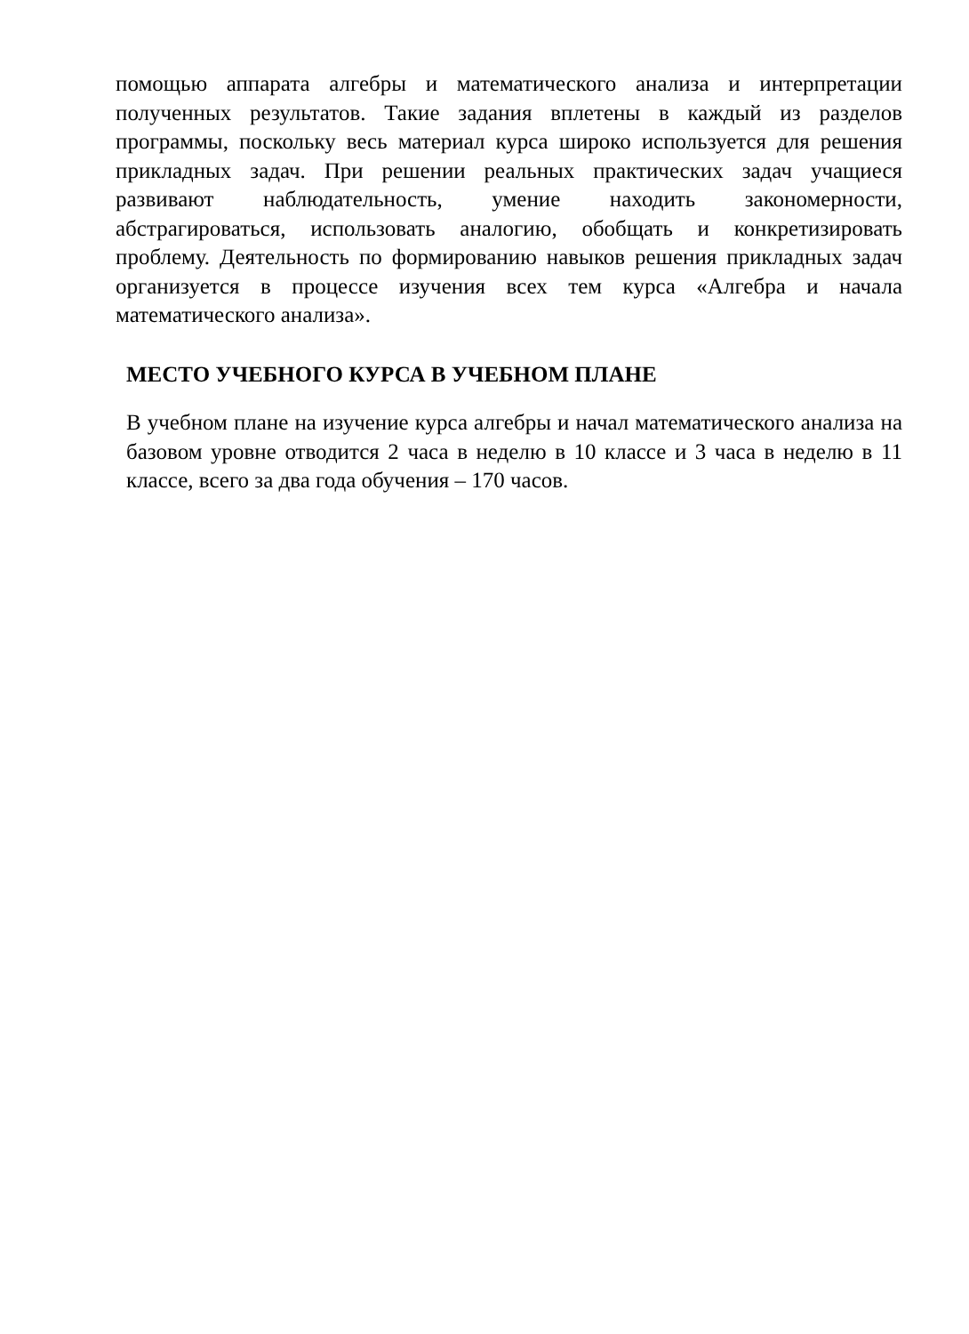помощью аппарата алгебры и математического анализа и интерпретации полученных результатов. Такие задания вплетены в каждый из разделов программы, поскольку весь материал курса широко используется для решения прикладных задач. При решении реальных практических задач учащиеся развивают наблюдательность, умение находить закономерности, абстрагироваться, использовать аналогию, обобщать и конкретизировать проблему. Деятельность по формированию навыков решения прикладных задач организуется в процессе изучения всех тем курса «Алгебра и начала математического анализа».
МЕСТО УЧЕБНОГО КУРСА В УЧЕБНОМ ПЛАНЕ
В учебном плане на изучение курса алгебры и начал математического анализа на базовом уровне отводится 2 часа в неделю в 10 классе и 3 часа в неделю в 11 классе, всего за два года обучения – 170 часов.